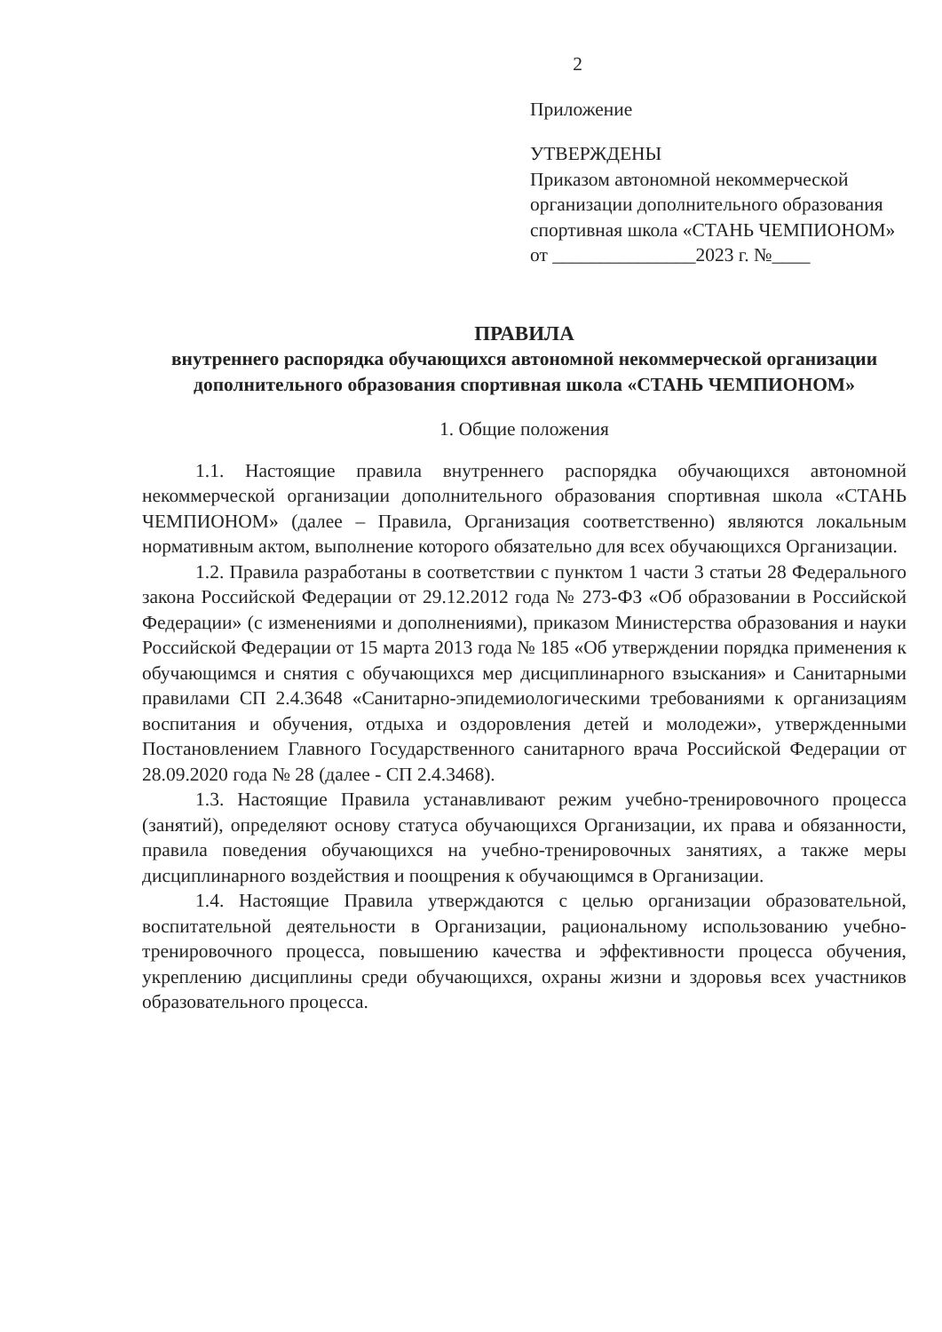2
Приложение
УТВЕРЖДЕНЫ
Приказом автономной некоммерческой организации дополнительного образования спортивная школа «СТАНЬ ЧЕМПИОНОМ»
от _______________2023 г. №____
ПРАВИЛА
внутреннего распорядка обучающихся автономной некоммерческой организации дополнительного образования спортивная школа «СТАНЬ ЧЕМПИОНОМ»
1. Общие положения
1.1. Настоящие правила внутреннего распорядка обучающихся автономной некоммерческой организации дополнительного образования спортивная школа «СТАНЬ ЧЕМПИОНОМ» (далее – Правила, Организация соответственно) являются локальным нормативным актом, выполнение которого обязательно для всех обучающихся Организации.
1.2. Правила разработаны в соответствии с пунктом 1 части 3 статьи 28 Федерального закона Российской Федерации от 29.12.2012 года № 273-ФЗ «Об образовании в Российской Федерации» (с изменениями и дополнениями), приказом Министерства образования и науки Российской Федерации от 15 марта 2013 года № 185 «Об утверждении порядка применения к обучающимся и снятия с обучающихся мер дисциплинарного взыскания» и Санитарными правилами СП 2.4.3648 «Санитарно-эпидемиологическими требованиями к организациям воспитания и обучения, отдыха и оздоровления детей и молодежи», утвержденными Постановлением Главного Государственного санитарного врача Российской Федерации от 28.09.2020 года № 28 (далее - СП 2.4.3468).
1.3. Настоящие Правила устанавливают режим учебно-тренировочного процесса (занятий), определяют основу статуса обучающихся Организации, их права и обязанности, правила поведения обучающихся на учебно-тренировочных занятиях, а также меры дисциплинарного воздействия и поощрения к обучающимся в Организации.
1.4. Настоящие Правила утверждаются с целью организации образовательной, воспитательной деятельности в Организации, рациональному использованию учебно-тренировочного процесса, повышению качества и эффективности процесса обучения, укреплению дисциплины среди обучающихся, охраны жизни и здоровья всех участников образовательного процесса.